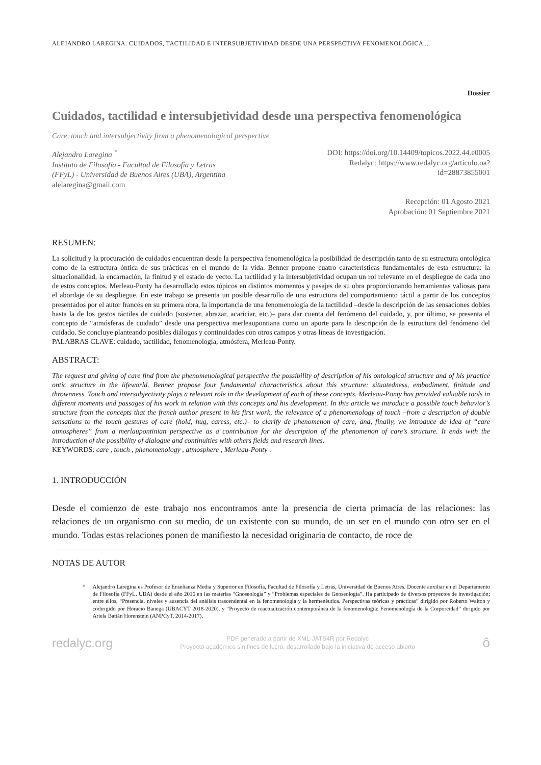ALEJANDRO LAREGINA. CUIDADOS, TACTILIDAD E INTERSUBJETIVIDAD DESDE UNA PERSPECTIVA FENOMENOLÓGICA...
Dossier
Cuidados, tactilidad e intersubjetividad desde una perspectiva fenomenológica
Care, touch and intersubjectivity from a phenomenological perspective
Alejandro Laregina <sup>*</sup>
Instituto de Filosofía - Facultad de Filosofía y Letras
(FFyL) - Universidad de Buenos Aires (UBA), Argentina
alelaregina@gmail.com
DOI: https://doi.org/10.14409/topicos.2022.44.e0005
Redalyc: https://www.redalyc.org/articulo.oa?
id=28873855001
Recepción: 01 Agosto 2021
Aprobación: 01 Septiembre 2021
RESUMEN:
La solicitud y la procuración de cuidados encuentran desde la perspectiva fenomenológica la posibilidad de descripción tanto de su estructura ontológica como de la estructura óntica de sus prácticas en el mundo de la vida. Benner propone cuatro características fundamentales de esta estructura: la situacionalidad, la encarnación, la finitud y el estado de yecto. La tactilidad y la intersubjetividad ocupan un rol relevante en el despliegue de cada uno de estos conceptos. Merleau-Ponty ha desarrollado estos tópicos en distintos momentos y pasajes de su obra proporcionando herramientas valiosas para el abordaje de su despliegue. En este trabajo se presenta un posible desarrollo de una estructura del comportamiento táctil a partir de los conceptos presentados por el autor francés en su primera obra, la importancia de una fenomenología de la tactilidad –desde la descripción de las sensaciones dobles hasta la de los gestos táctiles de cuidado (sostener, abrazar, acariciar, etc.)– para dar cuenta del fenómeno del cuidado, y, por último, se presenta el concepto de “atmósferas de cuidado” desde una perspectiva merleaupontiana como un aporte para la descripción de la estructura del fenómeno del cuidado. Se concluye planteando posibles diálogos y continuidades con otros campos y otras líneas de investigación.
PALABRAS CLAVE: cuidado, tactilidad, fenomenología, atmósfera, Merleau-Ponty.
ABSTRACT:
The request and giving of care find from the phenomenological perspective the possibility of description of his ontological structure and of his practice ontic structure in the lifeworld. Benner propose four fundamental characteristics about this structure: situatedness, embodiment, finitude and thrownness. Touch and intersubjectivity plays a relevant role in the development of each of these concepts. Merleau-Ponty has provided valuable tools in different moments and passages of his work in relation with this concepts and his development. In this article we introduce a possible touch behavior’s structure from the concepts that the french author present in his first work, the relevance of a phenomenology of touch –from a description of double sensations to the touch gestures of care (hold, hug, caress, etc.)– to clarify de phenomenon of care, and, finally, we introduce de idea of “care atmospheres” from a merlaupontinian perspective as a contribution for the description of the phenomenon of care’s structure. It ends with the introduction of the possibility of dialogue and continuities with others fields and research lines.
KEYWORDS: care , touch , phenomenology , atmosphere , Merleau-Ponty .
1. INTRODUCCIÓN
Desde el comienzo de este trabajo nos encontramos ante la presencia de cierta primacía de las relaciones: las relaciones de un organismo con su medio, de un existente con su mundo, de un ser en el mundo con otro ser en el mundo. Todas estas relaciones ponen de manifiesto la necesidad originaria de contacto, de roce de
NOTAS DE AUTOR
* Alejandro Laregina es Profesor de Enseñanza Media y Superior en Filosofía, Facultad de Filosofía y Letras, Universidad de Buenos Aires. Docente auxiliar en el Departamento de Filosofía (FFyL, UBA) desde el año 2016 en las materias “Gnoseología” y “Problemas especiales de Gnoseología”. Ha participado de diversos proyectos de investigación; entre ellos, “Presencia, niveles y ausencia del análisis trascendental en la fenomenología y la hermenéutica. Perspectivas teóricas y prácticas” dirigido por Roberto Walton y codirigido por Horacio Banega (UBACYT 2018-2020), y “Proyecto de reactualización contemporánea de la fenomenología: Fenomenología de la Corporeidad” dirigido por Ariela Battán Horenstein (ANPCyT, 2014-2017).
redalyc.org
PDF generado a partir de XML-JATS4R por Redalyc
Proyecto académico sin fines de lucro, desarrollado bajo la iniciativa de acceso abierto
ô